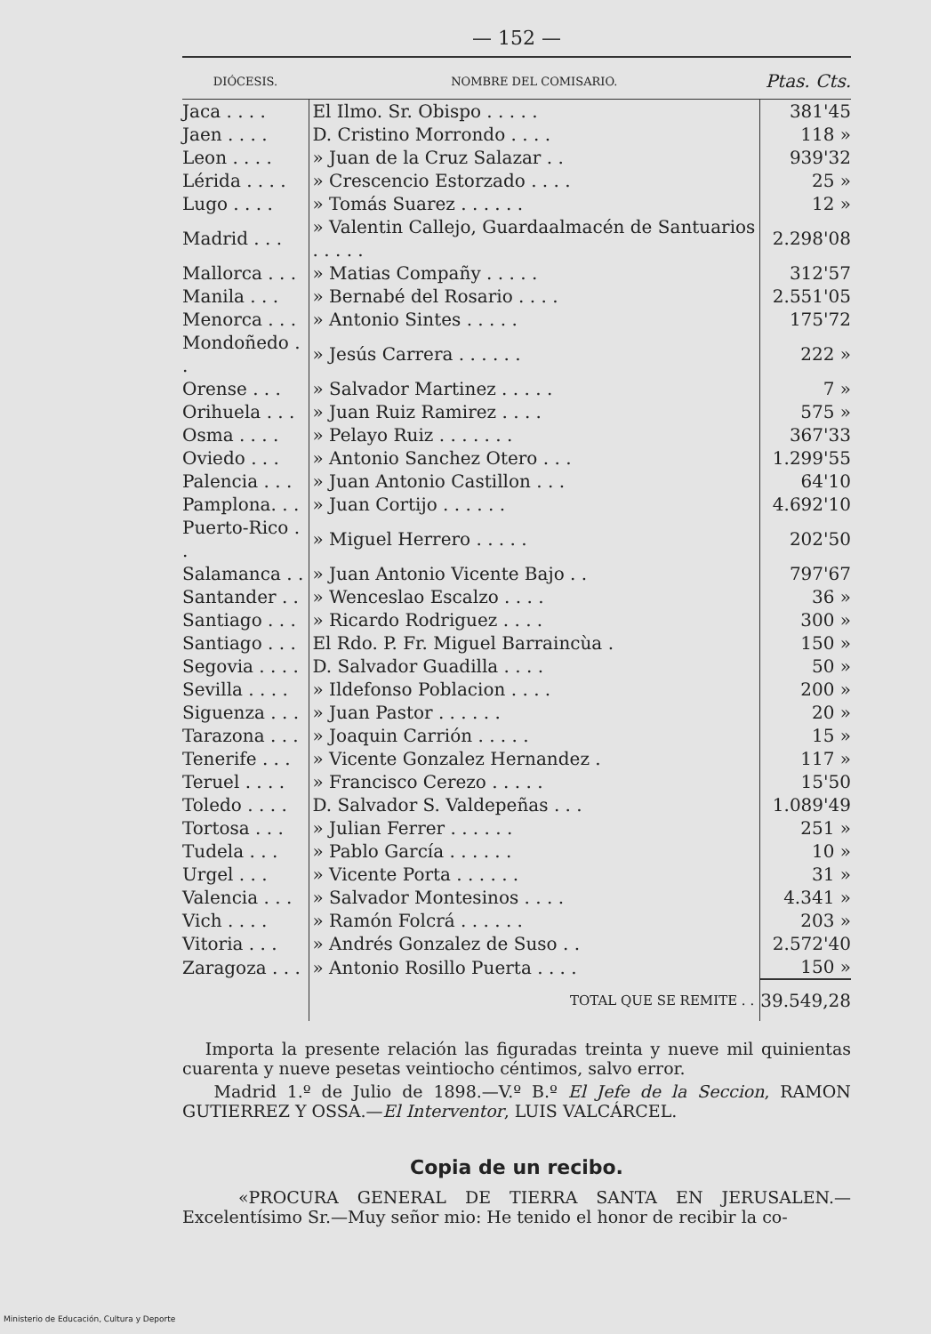— 152 —
| DIÓCESIS. | NOMBRE DEL COMISARIO. | Ptas. Cts. |
| --- | --- | --- |
| Jaca . . . . | El Ilmo. Sr. Obispo . . . . . | 381'45 |
| Jaen . . . . | D. Cristino Morrondo . . . . | 118 » |
| Leon . . . . | » Juan de la Cruz Salazar . . | 939'32 |
| Lérida . . . . | » Crescencio Estorzado . . . . | 25 » |
| Lugo . . . . | » Tomás Suarez . . . . . . | 12 » |
| Madrid . . . | » Valentin Callejo, Guardaalmacén de Santuarios . . . . . | 2.298'08 |
| Mallorca . . . | » Matias Compañy . . . . . | 312'57 |
| Manila . . . | » Bernabé del Rosario . . . . | 2.551'05 |
| Menorca . . . | » Antonio Sintes . . . . . | 175'72 |
| Mondoñedo . . | » Jesús Carrera . . . . . . | 222 » |
| Orense . . . | » Salvador Martinez . . . . . | 7 » |
| Orihuela . . . | » Juan Ruiz Ramirez . . . . | 575 » |
| Osma . . . . | » Pelayo Ruiz . . . . . . . | 367'33 |
| Oviedo . . . | » Antonio Sanchez Otero . . . | 1.299'55 |
| Palencia . . . | » Juan Antonio Castillon . . . | 64'10 |
| Pamplona. . . | » Juan Cortijo . . . . . . | 4.692'10 |
| Puerto-Rico . . | » Miguel Herrero . . . . . | 202'50 |
| Salamanca . . | » Juan Antonio Vicente Bajo . . | 797'67 |
| Santander . . | » Wenceslao Escalzo . . . . | 36 » |
| Santiago . . . | » Ricardo Rodriguez . . . . | 300 » |
| Santiago . . . | El Rdo. P. Fr. Miguel Barraincùa . | 150 » |
| Segovia . . . . | D. Salvador Guadilla . . . . | 50 » |
| Sevilla . . . . | » Ildefonso Poblacion . . . . | 200 » |
| Siguenza . . . | » Juan Pastor . . . . . . | 20 » |
| Tarazona . . . | » Joaquin Carrión . . . . . | 15 » |
| Tenerife . . . | » Vicente Gonzalez Hernandez . | 117 » |
| Teruel . . . . | » Francisco Cerezo . . . . . | 15'50 |
| Toledo . . . . | D. Salvador S. Valdepeñas . . . | 1.089'49 |
| Tortosa . . . | » Julian Ferrer . . . . . . | 251 » |
| Tudela . . . | » Pablo García . . . . . . | 10 » |
| Urgel . . . | » Vicente Porta . . . . . . | 31 » |
| Valencia . . . | » Salvador Montesinos . . . . | 4.341 » |
| Vich . . . . | » Ramón Folcrá . . . . . . | 203 » |
| Vitoria . . . | » Andrés Gonzalez de Suso . . | 2.572'40 |
| Zaragoza . . . | » Antonio Rosillo Puerta . . . . | 150 » |
| | TOTAL QUE SE REMITE . . | 39.549,28 |
Importa la presente relación las figuradas treinta y nueve mil quinientas cuarenta y nueve pesetas veintiocho céntimos, salvo error.
Madrid 1.º de Julio de 1898.—V.º B.º El Jefe de la Seccion, RAMON GUTIERREZ Y OSSA.—El Interventor, LUIS VALCÁRCEL.
Copia de un recibo.
«PROCURA GENERAL DE TIERRA SANTA EN JERUSALEN.—Excelentísimo Sr.—Muy señor mio: He tenido el honor de recibir la co-
Ministerio de Educación, Cultura y Deporte